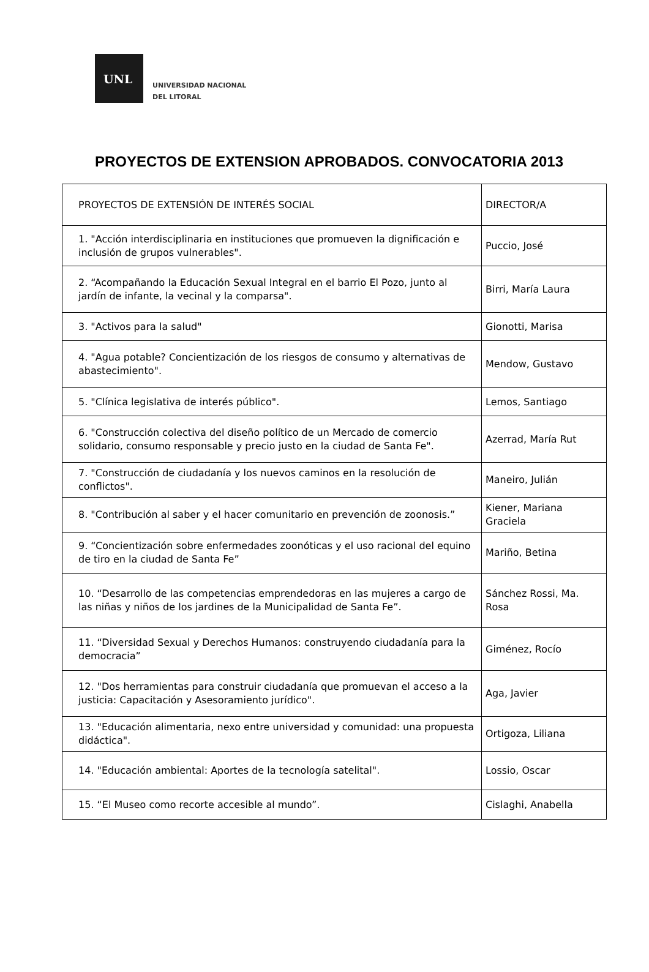UNL
UNIVERSIDAD NACIONAL
DEL LITORAL
PROYECTOS DE EXTENSION APROBADOS. CONVOCATORIA 2013
| PROYECTOS DE EXTENSIÓN DE INTERÉS SOCIAL | DIRECTOR/A |
| --- | --- |
| 1. "Acción interdisciplinaria en instituciones que promueven la dignificación e inclusión de grupos vulnerables". | Puccio, José |
| 2. “Acompañando la Educación Sexual Integral en el barrio El Pozo, junto al jardín de infante, la vecinal y la comparsa". | Birri, María Laura |
| 3. "Activos para la salud" | Gionotti, Marisa |
| 4. "Agua potable? Concientización de los riesgos de consumo y alternativas de abastecimiento". | Mendow, Gustavo |
| 5. "Clínica legislativa de interés público". | Lemos, Santiago |
| 6. "Construcción colectiva del diseño político de un Mercado de comercio solidario, consumo responsable y precio justo en la ciudad de Santa Fe". | Azerrad, María Rut |
| 7. "Construcción de ciudadanía y los nuevos caminos en la resolución de conflictos". | Maneiro, Julián |
| 8. "Contribución al saber y el hacer comunitario en prevención de zoonosis.” | Kiener, Mariana Graciela |
| 9. “Concientización sobre enfermedades zoonóticas y el uso racional del equino de tiro en la ciudad de Santa Fe” | Mariño, Betina |
| 10. “Desarrollo de las competencias emprendedoras en las mujeres a cargo de las niñas y niños de los jardines de la Municipalidad de Santa Fe”. | Sánchez Rossi, Ma. Rosa |
| 11. “Diversidad Sexual y Derechos Humanos: construyendo ciudadanía para la democracia” | Giménez, Rocío |
| 12. "Dos herramientas para construir ciudadanía que promuevan el acceso a la justicia: Capacitación y Asesoramiento jurídico". | Aga, Javier |
| 13. "Educación alimentaria, nexo entre universidad y comunidad: una propuesta didáctica". | Ortigoza, Liliana |
| 14. "Educación ambiental: Aportes de la tecnología satelital". | Lossio, Oscar |
| 15. “El Museo como recorte accesible al mundo”. | Cislaghi, Anabella |